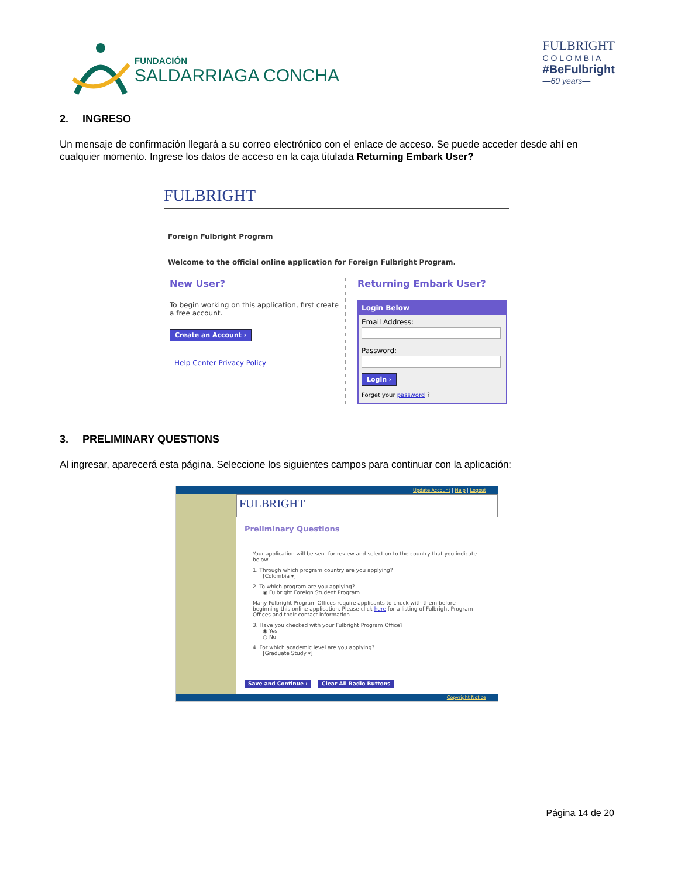FUNDACIÓN
SALDARRIAGA CONCHA
FULBRIGHT
C O L O M B I A
#BeFulbright
—60 years—
2. INGRESO
Un mensaje de confirmación llegará a su correo electrónico con el enlace de acceso. Se puede acceder desde ahí en cualquier momento. Ingrese los datos de acceso en la caja titulada Returning Embark User?
FULBRIGHT
Foreign Fulbright Program
Welcome to the official online application for Foreign Fulbright Program.
New User?
To begin working on this application, first create a free account.
Create an Account ›
Help Center Privacy Policy
Returning Embark User?
Login Below
Email Address:
Password:
Login ›
Forget your password ?
3. PRELIMINARY QUESTIONS
Al ingresar, aparecerá esta página. Seleccione los siguientes campos para continuar con la aplicación:
Update Account | Help | Logout
FULBRIGHT
Preliminary Questions
Your application will be sent for review and selection to the country that you indicate below.
1. Through which program country are you applying?
[Colombia ▾]
2. To which program are you applying?
◉ Fulbright Foreign Student Program
Many Fulbright Program Offices require applicants to check with them before beginning this online application. Please click here for a listing of Fulbright Program Offices and their contact information.
3. Have you checked with your Fulbright Program Office?
◉ Yes
○ No
4. For which academic level are you applying?
[Graduate Study ▾]
Save and Continue › Clear All Radio Buttons
Copyright Notice
Página 14 de 20